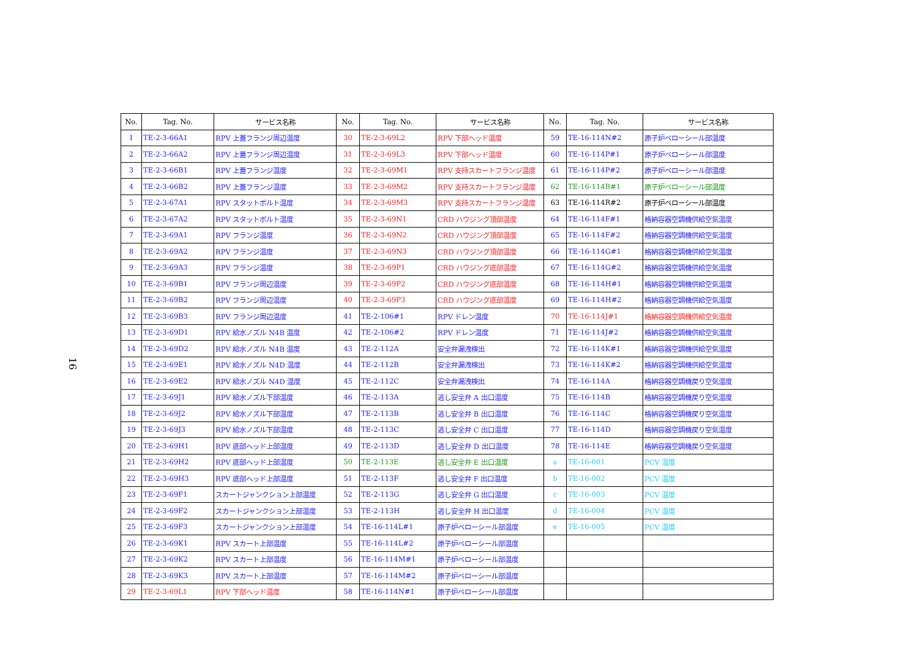16
| No. | Tag. No. | サービス名称 | No. | Tag. No. | サービス名称 | No. | Tag. No. | サービス名称 |
| --- | --- | --- | --- | --- | --- | --- | --- | --- |
| 1 | TE-2-3-66A1 | RPV 上蓋フランジ周辺温度 | 30 | TE-2-3-69L2 | RPV 下部ヘッド温度 | 59 | TE-16-114N#2 | 原子炉ベローシール部温度 |
| 2 | TE-2-3-66A2 | RPV 上蓋フランジ周辺温度 | 31 | TE-2-3-69L3 | RPV 下部ヘッド温度 | 60 | TE-16-114P#1 | 原子炉ベローシール部温度 |
| 3 | TE-2-3-66B1 | RPV 上蓋フランジ温度 | 32 | TE-2-3-69M1 | RPV 支持スカートフランジ温度 | 61 | TE-16-114P#2 | 原子炉ベローシール部温度 |
| 4 | TE-2-3-66B2 | RPV 上蓋フランジ温度 | 33 | TE-2-3-69M2 | RPV 支持スカートフランジ温度 | 62 | TE-16-114R#1 | 原子炉ベローシール部温度 |
| 5 | TE-2-3-67A1 | RPV スタットボルト温度 | 34 | TE-2-3-69M3 | RPV 支持スカートフランジ温度 | 63 | TE-16-114R#2 | 原子炉ベローシール部温度 |
| 6 | TE-2-3-67A2 | RPV スタットボルト温度 | 35 | TE-2-3-69N1 | CRD ハウジング頂部温度 | 64 | TE-16-114F#1 | 格納容器空調機供給空気温度 |
| 7 | TE-2-3-69A1 | RPV フランジ温度 | 36 | TE-2-3-69N2 | CRD ハウジング頂部温度 | 65 | TE-16-114F#2 | 格納容器空調機供給空気温度 |
| 8 | TE-2-3-69A2 | RPV フランジ温度 | 37 | TE-2-3-69N3 | CRD ハウジング頂部温度 | 66 | TE-16-114G#1 | 格納容器空調機供給空気温度 |
| 9 | TE-2-3-69A3 | RPV フランジ温度 | 38 | TE-2-3-69P1 | CRD ハウジング底部温度 | 67 | TE-16-114G#2 | 格納容器空調機供給空気温度 |
| 10 | TE-2-3-69B1 | RPV フランジ周辺温度 | 39 | TE-2-3-69P2 | CRD ハウジング底部温度 | 68 | TE-16-114H#1 | 格納容器空調機供給空気温度 |
| 11 | TE-2-3-69B2 | RPV フランジ周辺温度 | 40 | TE-2-3-69P3 | CRD ハウジング底部温度 | 69 | TE-16-114H#2 | 格納容器空調機供給空気温度 |
| 12 | TE-2-3-69B3 | RPV フランジ周辺温度 | 41 | TE-2-106#1 | RPV ドレン温度 | 70 | TE-16-114J#1 | 格納容器空調機供給空気温度 |
| 13 | TE-2-3-69D1 | RPV 給水ノズル N4B 温度 | 42 | TE-2-106#2 | RPV ドレン温度 | 71 | TE-16-114J#2 | 格納容器空調機供給空気温度 |
| 14 | TE-2-3-69D2 | RPV 給水ノズル N4B 温度 | 43 | TE-2-112A | 安全弁漏洩検出 | 72 | TE-16-114K#1 | 格納容器空調機供給空気温度 |
| 15 | TE-2-3-69E1 | RPV 給水ノズル N4D 温度 | 44 | TE-2-112B | 安全弁漏洩検出 | 73 | TE-16-114K#2 | 格納容器空調機供給空気温度 |
| 16 | TE-2-3-69E2 | RPV 給水ノズル N4D 温度 | 45 | TE-2-112C | 安全弁漏洩検出 | 74 | TE-16-114A | 格納容器空調機戻り空気温度 |
| 17 | TE-2-3-69J1 | RPV 給水ノズル下部温度 | 46 | TE-2-113A | 逃し安全弁 A 出口温度 | 75 | TE-16-114B | 格納容器空調機戻り空気温度 |
| 18 | TE-2-3-69J2 | RPV 給水ノズル下部温度 | 47 | TE-2-113B | 逃し安全弁 B 出口温度 | 76 | TE-16-114C | 格納容器空調機戻り空気温度 |
| 19 | TE-2-3-69J3 | RPV 給水ノズル下部温度 | 48 | TE-2-113C | 逃し安全弁 C 出口温度 | 77 | TE-16-114D | 格納容器空調機戻り空気温度 |
| 20 | TE-2-3-69H1 | RPV 底部ヘッド上部温度 | 49 | TE-2-113D | 逃し安全弁 D 出口温度 | 78 | TE-16-114E | 格納容器空調機戻り空気温度 |
| 21 | TE-2-3-69H2 | RPV 底部ヘッド上部温度 | 50 | TE-2-113E | 逃し安全弁 E 出口温度 | a | TE-16-001 | PCV 温度 |
| 22 | TE-2-3-69H3 | RPV 底部ヘッド上部温度 | 51 | TE-2-113F | 逃し安全弁 F 出口温度 | b | TE-16-002 | PCV 温度 |
| 23 | TE-2-3-69F1 | スカートジャンクション上部温度 | 52 | TE-2-113G | 逃し安全弁 G 出口温度 | c | TE-16-003 | PCV 温度 |
| 24 | TE-2-3-69F2 | スカートジャンクション上部温度 | 53 | TE-2-113H | 逃し安全弁 H 出口温度 | d | TE-16-004 | PCV 温度 |
| 25 | TE-2-3-69F3 | スカートジャンクション上部温度 | 54 | TE-16-114L#1 | 原子炉ベローシール部温度 | e | TE-16-005 | PCV 温度 |
| 26 | TE-2-3-69K1 | RPV スカート上部温度 | 55 | TE-16-114L#2 | 原子炉ベローシール部温度 | | | |
| 27 | TE-2-3-69K2 | RPV スカート上部温度 | 56 | TE-16-114M#1 | 原子炉ベローシール部温度 | | | |
| 28 | TE-2-3-69K3 | RPV スカート上部温度 | 57 | TE-16-114M#2 | 原子炉ベローシール部温度 | | | |
| 29 | TE-2-3-69L1 | RPV 下部ヘッド温度 | 58 | TE-16-114N#1 | 原子炉ベローシール部温度 | | | |